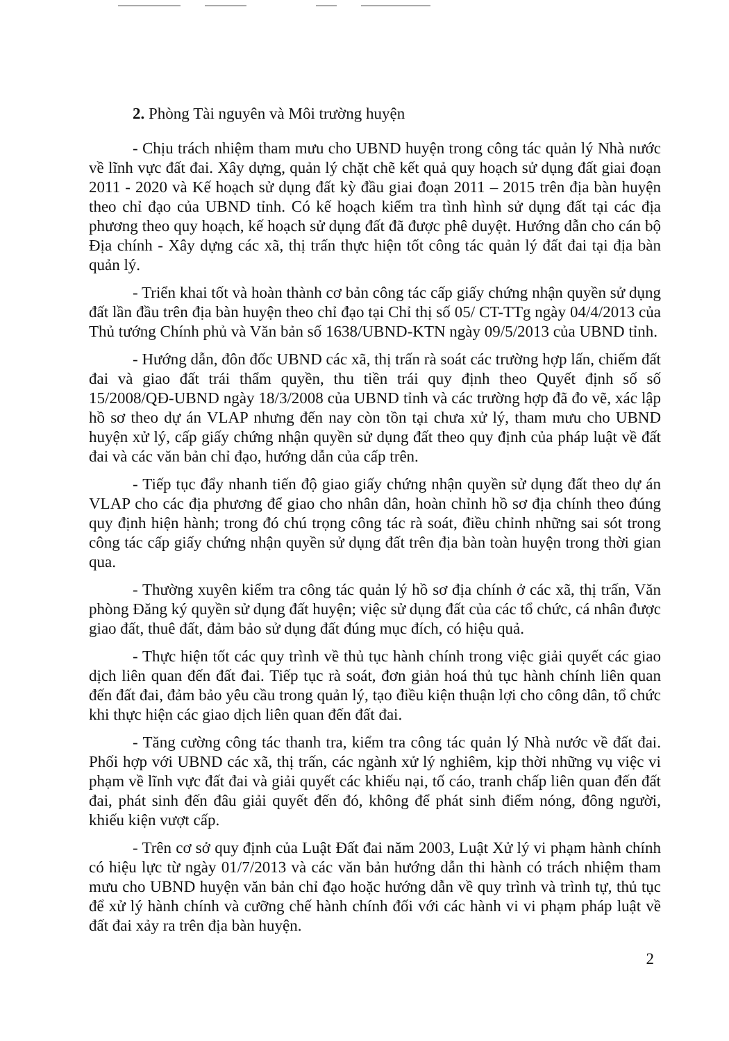2. Phòng Tài nguyên và Môi trường huyện
- Chịu trách nhiệm tham mưu cho UBND huyện trong công tác quản lý Nhà nước về lĩnh vực đất đai. Xây dựng, quản lý chặt chẽ kết quả quy hoạch sử dụng đất giai đoạn 2011 - 2020 và Kế hoạch sử dụng đất kỳ đầu giai đoạn 2011 – 2015 trên địa bàn huyện theo chỉ đạo của UBND tỉnh. Có kế hoạch kiểm tra tình hình sử dụng đất tại các địa phương theo quy hoạch, kế hoạch sử dụng đất đã được phê duyệt. Hướng dẫn cho cán bộ Địa chính - Xây dựng các xã, thị trấn thực hiện tốt công tác quản lý đất đai tại địa bàn quản lý.
- Triển khai tốt và hoàn thành cơ bản công tác cấp giấy chứng nhận quyền sử dụng đất lần đầu trên địa bàn huyện theo chỉ đạo tại Chỉ thị số 05/ CT-TTg ngày 04/4/2013 của Thủ tướng Chính phủ và Văn bản số 1638/UBND-KTN ngày 09/5/2013 của UBND tỉnh.
- Hướng dẫn, đôn đốc UBND các xã, thị trấn rà soát các trường hợp lấn, chiếm đất đai và giao đất trái thẩm quyền, thu tiền trái quy định theo Quyết định số số 15/2008/QĐ-UBND ngày 18/3/2008 của UBND tỉnh và các trường hợp đã đo vẽ, xác lập hồ sơ theo dự án VLAP nhưng đến nay còn tồn tại chưa xử lý, tham mưu cho UBND huyện xử lý, cấp giấy chứng nhận quyền sử dụng đất theo quy định của pháp luật về đất đai và các văn bản chỉ đạo, hướng dẫn của cấp trên.
- Tiếp tục đẩy nhanh tiến độ giao giấy chứng nhận quyền sử dụng đất theo dự án VLAP cho các địa phương để giao cho nhân dân, hoàn chỉnh hồ sơ địa chính theo đúng quy định hiện hành; trong đó chú trọng công tác rà soát, điều chỉnh những sai sót trong công tác cấp giấy chứng nhận quyền sử dụng đất trên địa bàn toàn huyện trong thời gian qua.
- Thường xuyên kiểm tra công tác quản lý hồ sơ địa chính ở các xã, thị trấn, Văn phòng Đăng ký quyền sử dụng đất huyện; việc sử dụng đất của các tổ chức, cá nhân được giao đất, thuê đất, đảm bảo sử dụng đất đúng mục đích, có hiệu quả.
- Thực hiện tốt các quy trình về thủ tục hành chính trong việc giải quyết các giao dịch liên quan đến đất đai. Tiếp tục rà soát, đơn giản hoá thủ tục hành chính liên quan đến đất đai, đảm bảo yêu cầu trong quản lý, tạo điều kiện thuận lợi cho công dân, tổ chức khi thực hiện các giao dịch liên quan đến đất đai.
- Tăng cường công tác thanh tra, kiểm tra công tác quản lý Nhà nước về đất đai. Phối hợp với UBND các xã, thị trấn, các ngành xử lý nghiêm, kịp thời những vụ việc vi phạm về lĩnh vực đất đai và giải quyết các khiếu nại, tố cáo, tranh chấp liên quan đến đất đai, phát sinh đến đâu giải quyết đến đó, không để phát sinh điểm nóng, đông người, khiếu kiện vượt cấp.
- Trên cơ sở quy định của Luật Đất đai năm 2003, Luật Xử lý vi phạm hành chính có hiệu lực từ ngày 01/7/2013 và các văn bản hướng dẫn thi hành có trách nhiệm tham mưu cho UBND huyện văn bản chỉ đạo hoặc hướng dẫn về quy trình và trình tự, thủ tục để xử lý hành chính và cưỡng chế hành chính đối với các hành vi vi phạm pháp luật về đất đai xảy ra trên địa bàn huyện.
2